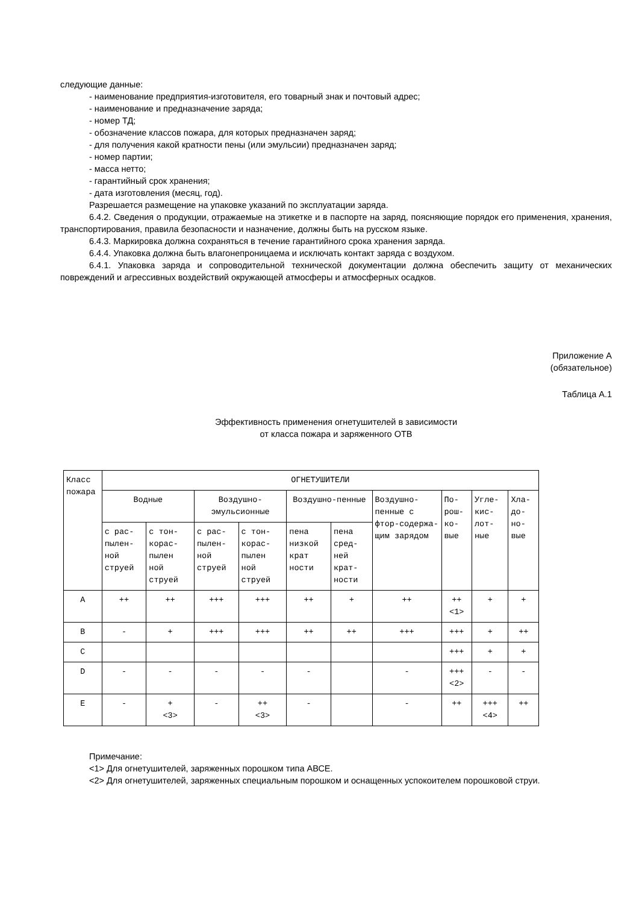следующие данные:
- наименование предприятия-изготовителя, его товарный знак и почтовый адрес;
- наименование и предназначение заряда;
- номер ТД;
- обозначение классов пожара, для которых предназначен заряд;
- для получения какой кратности пены (или эмульсии) предназначен заряд;
- номер партии;
- масса нетто;
- гарантийный срок хранения;
- дата изготовления (месяц, год).
Разрешается размещение на упаковке указаний по эксплуатации заряда.
6.4.2. Сведения о продукции, отражаемые на этикетке и в паспорте на заряд, поясняющие порядок его применения, хранения, транспортирования, правила безопасности и назначение, должны быть на русском языке.
6.4.3. Маркировка должна сохраняться в течение гарантийного срока хранения заряда.
6.4.4. Упаковка должна быть влагонепроницаема и исключать контакт заряда с воздухом.
6.4.1. Упаковка заряда и сопроводительной технической документации должна обеспечить защиту от механических повреждений и агрессивных воздействий окружающей атмосферы и атмосферных осадков.
Приложение А
(обязательное)
Таблица А.1
Эффективность применения огнетушителей в зависимости
от класса пожара и заряженного ОТВ
| Класс пожара | ОГНЕТУШИТЕЛИ | | | | | | | | | |
| --- | --- | --- | --- | --- | --- | --- | --- | --- | --- | --- |
| | Водные | | Воздушно-эмульсионные | | Воздушно-пенные | | Воздушно-пенные с фтор-содержа-щим зарядом | По-рош-ко-вые | Угле-кис-лот-ные | Хла-до-но-вые |
| | с рас-пылен-ной струей | с тон-корас-пылен ной струей | с рас-пылен-ной струей | с тон-корас-пылен ной струей | пена низкой крат ности | пена сред-ней крат-ности | | | | |
| A | ++ | ++ | +++ | +++ | ++ | + | ++ | ++ <1> | + | + |
| B | - | + | +++ | +++ | ++ | ++ | +++ | +++ | + | ++ |
| C | | | | | | | | +++ | + | + |
| D | - | - | - | - | - | | - | +++ <2> | - | - |
| E | - | + <3> | - | ++ <3> | - | | - | ++ | +++ <4> | ++ |
Примечание:
<1> Для огнетушителей, заряженных порошком типа АВСЕ.
<2> Для огнетушителей, заряженных специальным порошком и оснащенных успокоителем порошковой струи.